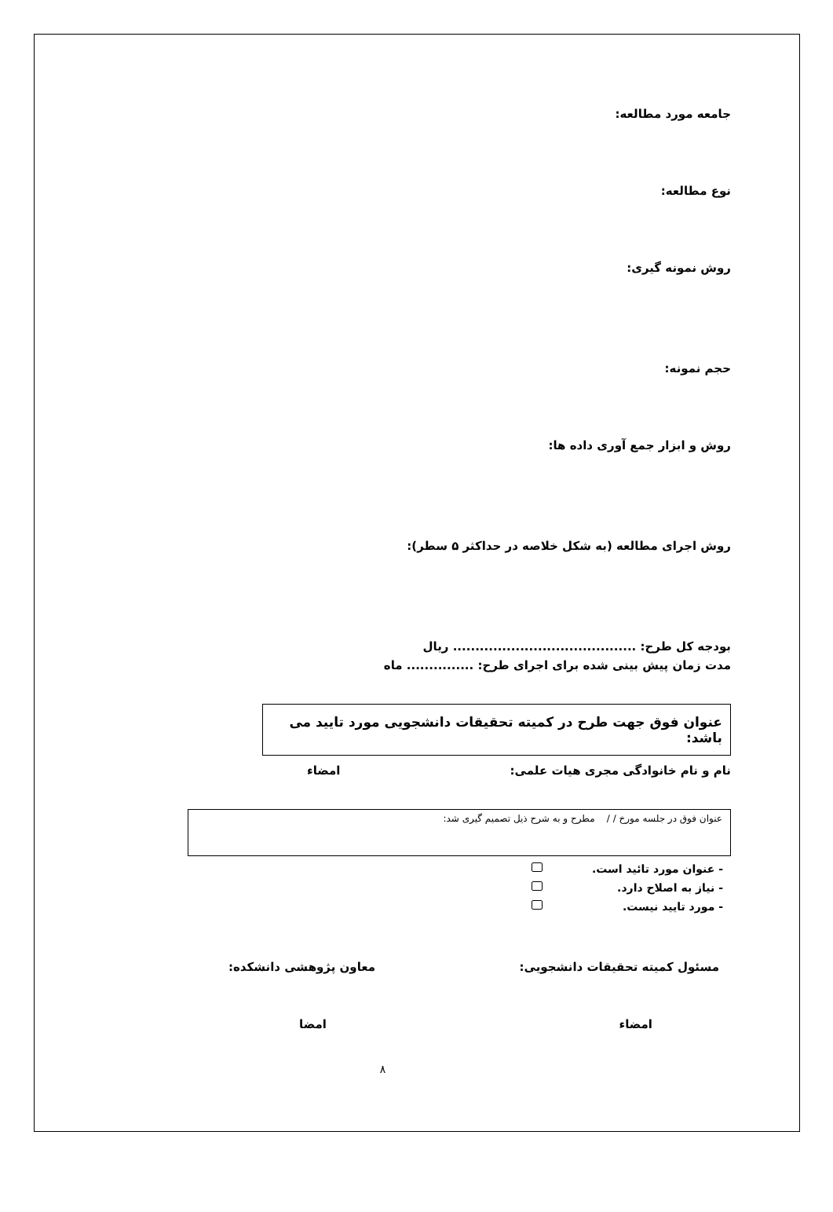جامعه مورد مطالعه:
نوع مطالعه:
روش نمونه گیری:
حجم نمونه:
روش و ابزار جمع آوری داده ها:
روش اجرای مطالعه (به شکل خلاصه در حداکثر ۵ سطر):
بودجه کل طرح: ......................................... ریال
مدت زمان پیش بینی شده برای اجرای طرح: ............... ماه
عنوان فوق جهت طرح در کمیته تحقیقات دانشجویی مورد تایید می باشد:
نام و نام خانوادگی مجری هیات علمی: امضاء
عنوان فوق در جلسه مورخ / / مطرح و به شرح ذیل تصمیم گیری شد:
- عنوان مورد تائید است.
- نیاز به اصلاح دارد.
- مورد تایید نیست.
مسئول کمیته تحقیقات دانشجویی: معاون پژوهشی دانشکده:
امضاء امضا
۸